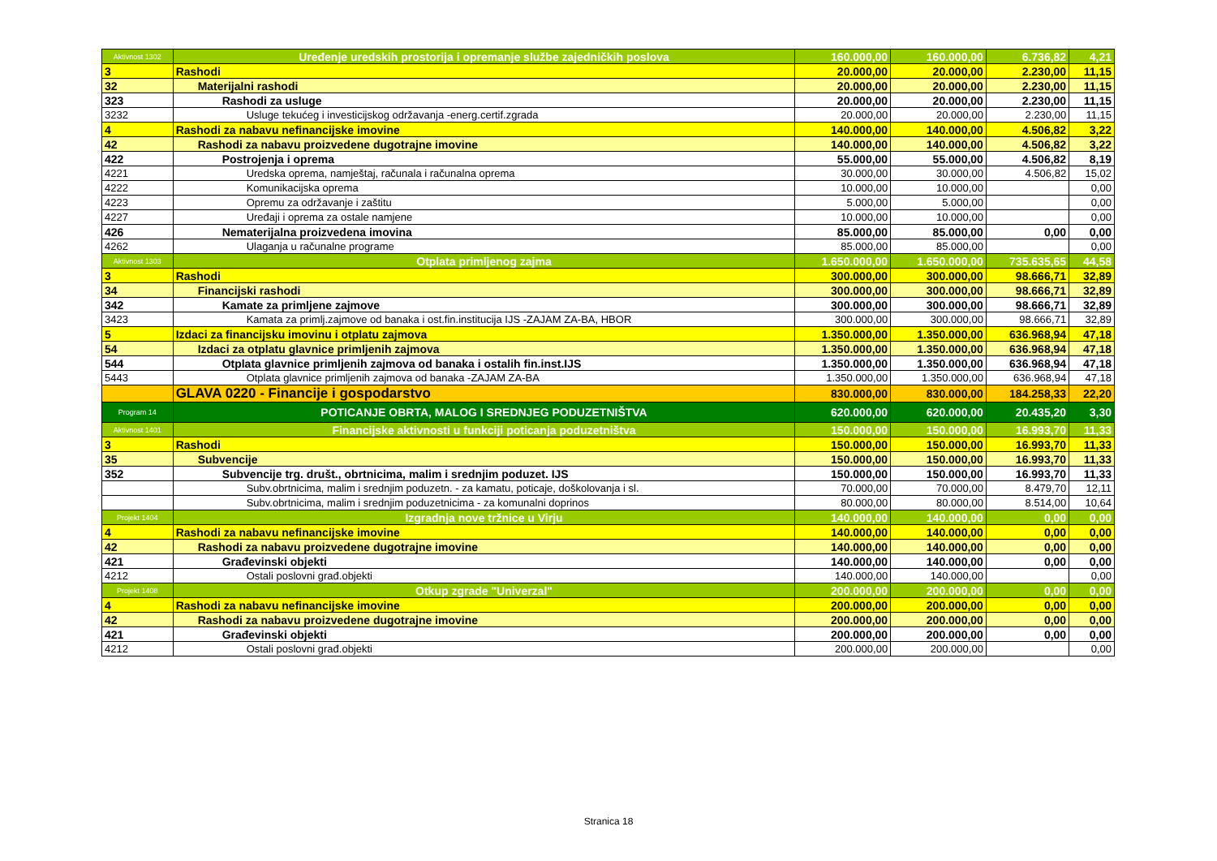| Aktivnost 1302 | Uređenje uredskih prostorija i opremanje službe zajedničkih poslova | 160.000,00 | 160.000,00 | 6.736,82 | 4,21 |
| 3 | Rashodi | 20.000,00 | 20.000,00 | 2.230,00 | 11,15 |
| 32 | Materijalni rashodi | 20.000,00 | 20.000,00 | 2.230,00 | 11,15 |
| 323 | Rashodi za usluge | 20.000,00 | 20.000,00 | 2.230,00 | 11,15 |
| 3232 | Usluge tekućeg i investicijskog održavanja -energ.certif.zgrada | 20.000,00 | 20.000,00 | 2.230,00 | 11,15 |
| 4 | Rashodi za nabavu nefinancijske imovine | 140.000,00 | 140.000,00 | 4.506,82 | 3,22 |
| 42 | Rashodi za nabavu proizvedene dugotrajne imovine | 140.000,00 | 140.000,00 | 4.506,82 | 3,22 |
| 422 | Postrojenja i oprema | 55.000,00 | 55.000,00 | 4.506,82 | 8,19 |
| 4221 | Uredska oprema, namještaj, računala i računalna oprema | 30.000,00 | 30.000,00 | 4.506,82 | 15,02 |
| 4222 | Komunikacijska oprema | 10.000,00 | 10.000,00 | | 0,00 |
| 4223 | Opremu za održavanje i zaštitu | 5.000,00 | 5.000,00 | | 0,00 |
| 4227 | Uređaji i oprema za ostale namjene | 10.000,00 | 10.000,00 | | 0,00 |
| 426 | Nematerijalna proizvedena imovina | 85.000,00 | 85.000,00 | 0,00 | 0,00 |
| 4262 | Ulaganja u računalne programe | 85.000,00 | 85.000,00 | | 0,00 |
| Aktivnost 1303 | Otplata primljenog zajma | 1.650.000,00 | 1.650.000,00 | 735.635,65 | 44,58 |
| 3 | Rashodi | 300.000,00 | 300.000,00 | 98.666,71 | 32,89 |
| 34 | Financijski rashodi | 300.000,00 | 300.000,00 | 98.666,71 | 32,89 |
| 342 | Kamate za primljene zajmove | 300.000,00 | 300.000,00 | 98.666,71 | 32,89 |
| 3423 | Kamata za primlj.zajmove od banaka i ost.fin.institucija IJS -ZAJAM ZA-BA, HBOR | 300.000,00 | 300.000,00 | 98.666,71 | 32,89 |
| 5 | Izdaci za financijsku imovinu i otplatu zajmova | 1.350.000,00 | 1.350.000,00 | 636.968,94 | 47,18 |
| 54 | Izdaci za otplatu glavnice primljenih zajmova | 1.350.000,00 | 1.350.000,00 | 636.968,94 | 47,18 |
| 544 | Otplata glavnice primljenih zajmova od banaka i ostalih fin.inst.IJS | 1.350.000,00 | 1.350.000,00 | 636.968,94 | 47,18 |
| 5443 | Otplata glavnice primljenih zajmova od banaka -ZAJAM ZA-BA | 1.350.000,00 | 1.350.000,00 | 636.968,94 | 47,18 |
| | GLAVA 0220 - Financije i gospodarstvo | 830.000,00 | 830.000,00 | 184.258,33 | 22,20 |
| Program 14 | POTICANJE OBRTA, MALOG I SREDNJEG PODUZETNIŠTVA | 620.000,00 | 620.000,00 | 20.435,20 | 3,30 |
| Aktivnost 1401 | Financijske aktivnosti u funkciji poticanja poduzetništva | 150.000,00 | 150.000,00 | 16.993,70 | 11,33 |
| 3 | Rashodi | 150.000,00 | 150.000,00 | 16.993,70 | 11,33 |
| 35 | Subvencije | 150.000,00 | 150.000,00 | 16.993,70 | 11,33 |
| 352 | Subvencije trg. društ., obrtnicima, malim i srednjim poduzet. IJS | 150.000,00 | 150.000,00 | 16.993,70 | 11,33 |
| | Subv.obrtnicima, malim i srednjim poduzetn. - za kamatu, poticaje, doškolovanja i sl. | 70.000,00 | 70.000,00 | 8.479,70 | 12,11 |
| | Subv.obrtnicima, malim i srednjim poduzetnicima - za komunalni doprinos | 80.000,00 | 80.000,00 | 8.514,00 | 10,64 |
| Projekt 1404 | Izgradnja nove tržnice u Virju | 140.000,00 | 140.000,00 | 0,00 | 0,00 |
| 4 | Rashodi za nabavu nefinancijske imovine | 140.000,00 | 140.000,00 | 0,00 | 0,00 |
| 42 | Rashodi za nabavu proizvedene dugotrajne imovine | 140.000,00 | 140.000,00 | 0,00 | 0,00 |
| 421 | Građevinski objekti | 140.000,00 | 140.000,00 | 0,00 | 0,00 |
| 4212 | Ostali poslovni građ.objekti | 140.000,00 | 140.000,00 | | 0,00 |
| Projekt 1408 | Otkup zgrade "Univerzal" | 200.000,00 | 200.000,00 | 0,00 | 0,00 |
| 4 | Rashodi za nabavu nefinancijske imovine | 200.000,00 | 200.000,00 | 0,00 | 0,00 |
| 42 | Rashodi za nabavu proizvedene dugotrajne imovine | 200.000,00 | 200.000,00 | 0,00 | 0,00 |
| 421 | Građevinski objekti | 200.000,00 | 200.000,00 | 0,00 | 0,00 |
| 4212 | Ostali poslovni građ.objekti | 200.000,00 | 200.000,00 | | 0,00 |
Stranica 18